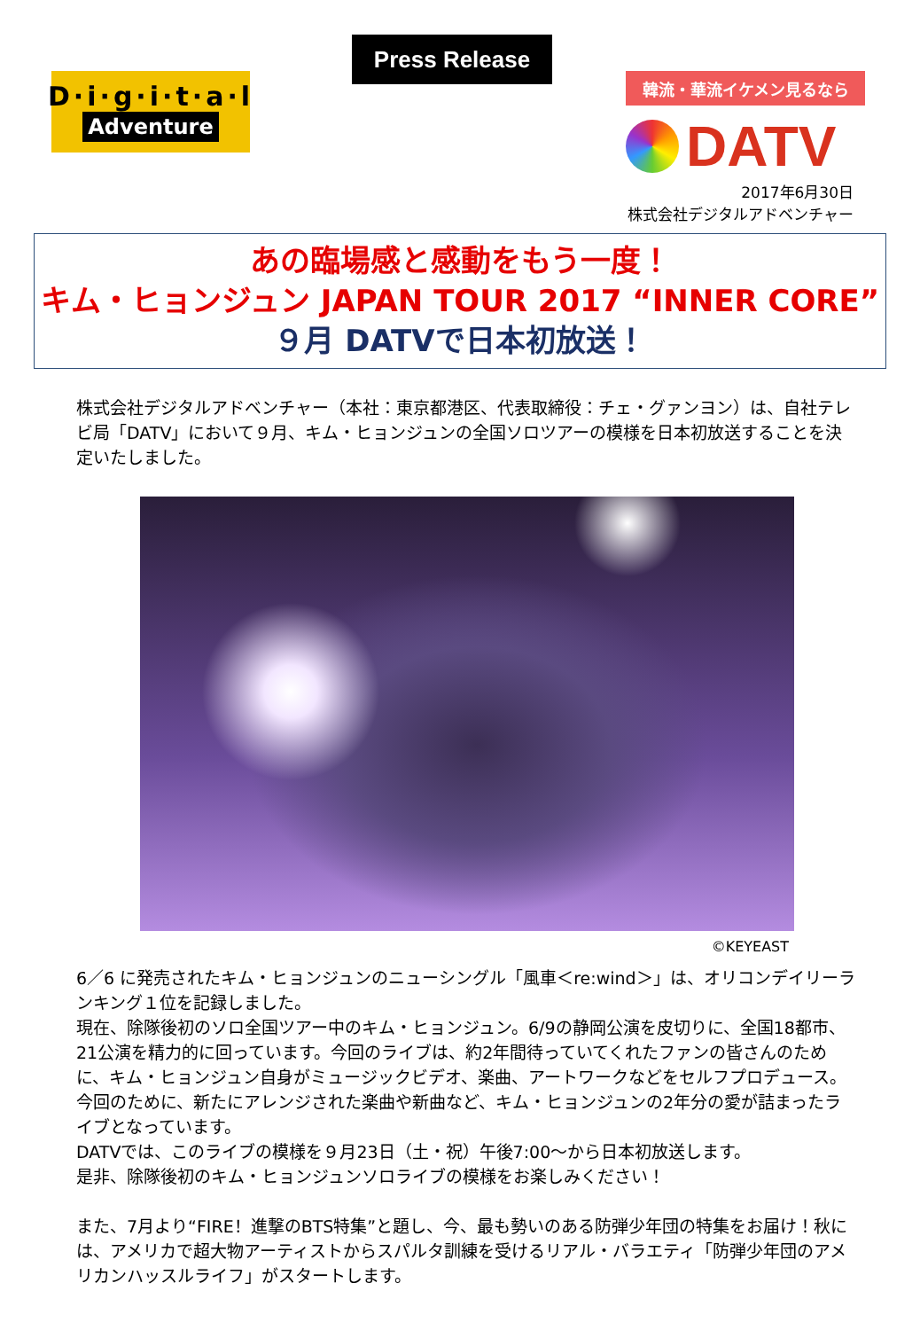D·i·g·i·t·a·l
Adventure
Press Release
韓流・華流イケメン見るなら
DATV
2017年6月30日
株式会社デジタルアドベンチャー
あの臨場感と感動をもう一度！
キム・ヒョンジュン JAPAN TOUR 2017 “INNER CORE”
９月 DATVで日本初放送！
株式会社デジタルアドベンチャー（本社：東京都港区、代表取締役：チェ・グァンヨン）は、自社テレビ局「DATV」において９月、キム・ヒョンジュンの全国ソロツアーの模様を日本初放送することを決定いたしました。
©KEYEAST
6／6 に発売されたキム・ヒョンジュンのニューシングル「風車＜re:wind＞」は、オリコンデイリーランキング１位を記録しました。
現在、除隊後初のソロ全国ツアー中のキム・ヒョンジュン。6/9の静岡公演を皮切りに、全国18都市、21公演を精力的に回っています。今回のライブは、約2年間待っていてくれたファンの皆さんのために、キム・ヒョンジュン自身がミュージックビデオ、楽曲、アートワークなどをセルフプロデュース。今回のために、新たにアレンジされた楽曲や新曲など、キム・ヒョンジュンの2年分の愛が詰まったライブとなっています。
DATVでは、このライブの模様を９月23日（土・祝）午後7:00～から日本初放送します。
是非、除隊後初のキム・ヒョンジュンソロライブの模様をお楽しみください！
また、7月より“FIRE！進撃のBTS特集”と題し、今、最も勢いのある防弾少年団の特集をお届け！秋には、アメリカで超大物アーティストからスパルタ訓練を受けるリアル・バラエティ「防弾少年団のアメリカンハッスルライフ」がスタートします。